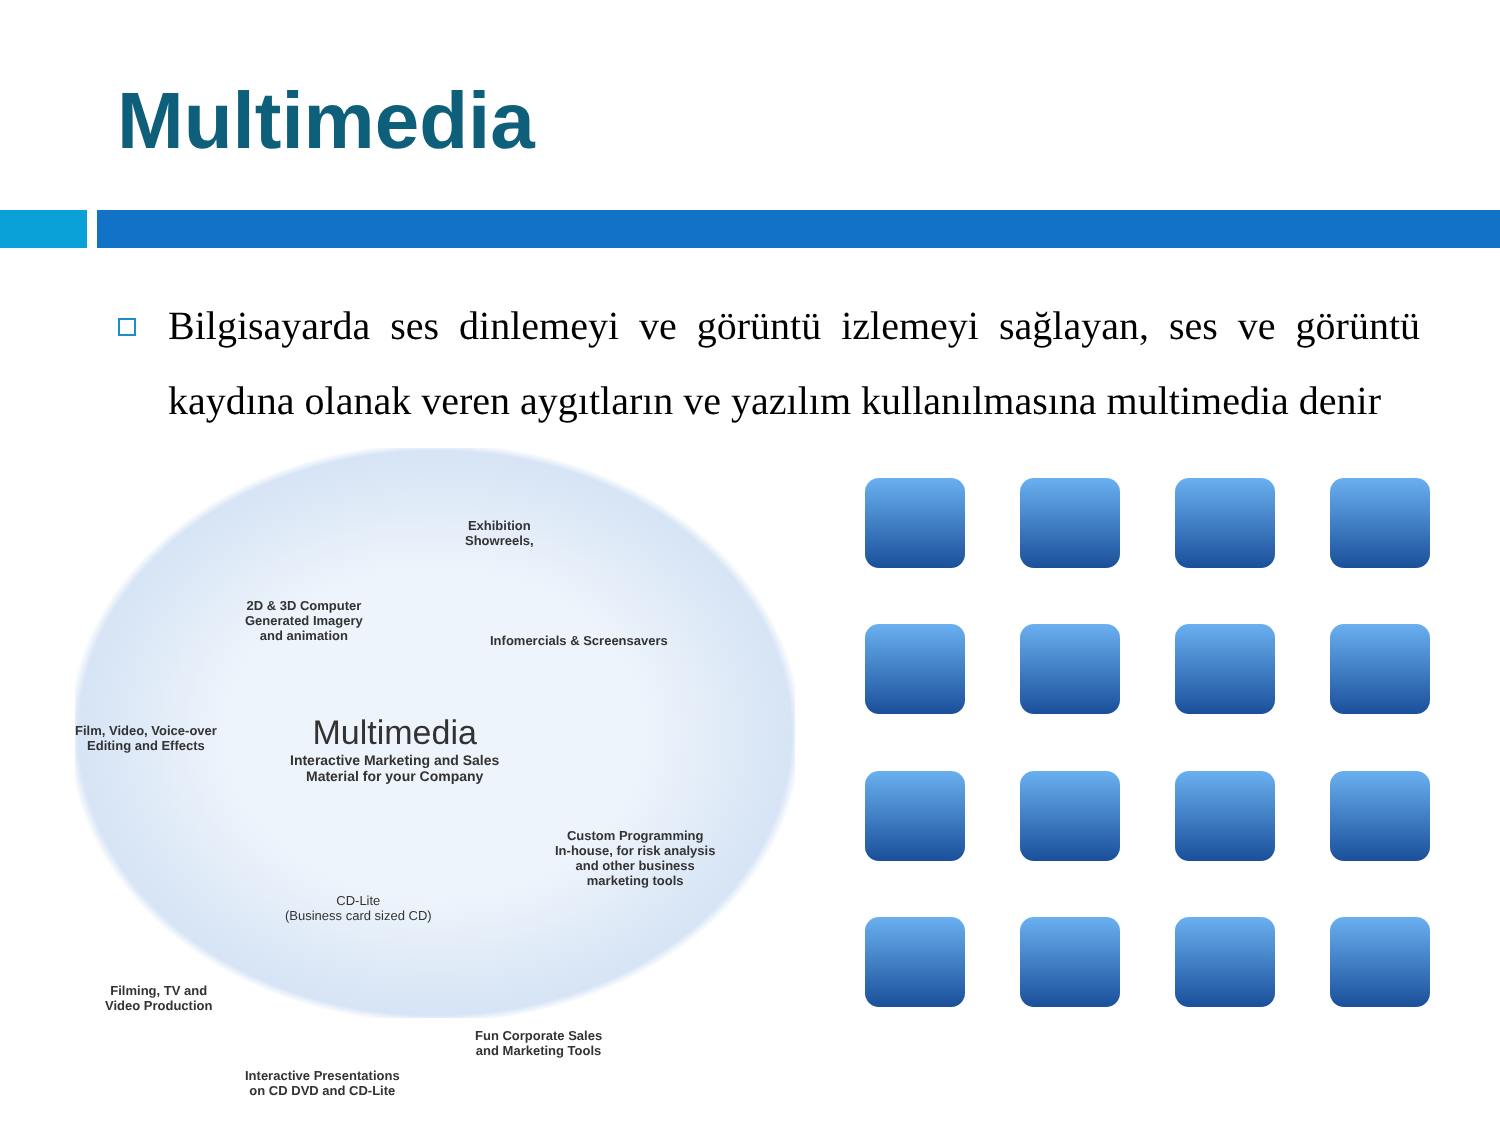Multimedia
Bilgisayarda ses dinlemeyi ve görüntü izlemeyi sağlayan, ses ve görüntü kaydına olanak veren aygıtların ve yazılım kullanılmasına multimedia denir
2D & 3D Computer
Generated Imagery
and animation
Exhibition
Showreels,
Infomercials & Screensavers
Film, Video, Voice-over
Editing and Effects
Multimedia
Interactive Marketing and Sales
Material for your Company
Custom Programming
In-house, for risk analysis
and other business
marketing tools
CD-Lite
(Business card sized CD)
Filming, TV and
Video Production
Fun Corporate Sales
and Marketing Tools
Interactive Presentations
on CD DVD and CD-Lite